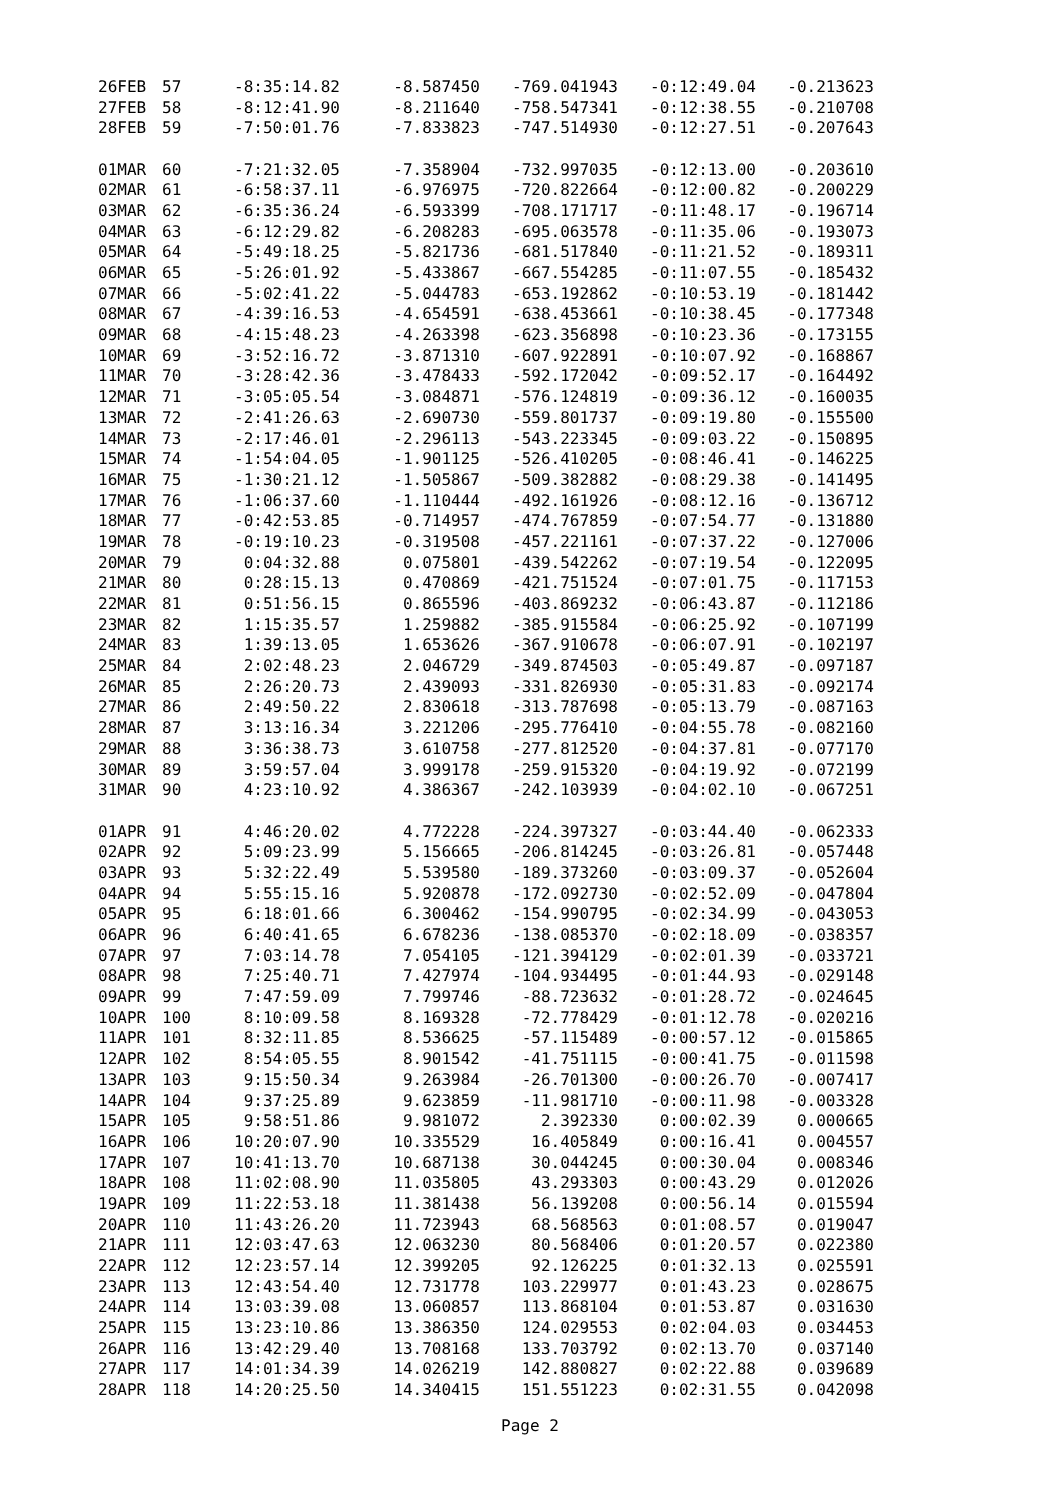| 26FEB | 57 | -8:35:14.82 | -8.587450 | -769.041943 | -0:12:49.04 | -0.213623 |
| 27FEB | 58 | -8:12:41.90 | -8.211640 | -758.547341 | -0:12:38.55 | -0.210708 |
| 28FEB | 59 | -7:50:01.76 | -7.833823 | -747.514930 | -0:12:27.51 | -0.207643 |
| 01MAR | 60 | -7:21:32.05 | -7.358904 | -732.997035 | -0:12:13.00 | -0.203610 |
| 02MAR | 61 | -6:58:37.11 | -6.976975 | -720.822664 | -0:12:00.82 | -0.200229 |
| 03MAR | 62 | -6:35:36.24 | -6.593399 | -708.171717 | -0:11:48.17 | -0.196714 |
| 04MAR | 63 | -6:12:29.82 | -6.208283 | -695.063578 | -0:11:35.06 | -0.193073 |
| 05MAR | 64 | -5:49:18.25 | -5.821736 | -681.517840 | -0:11:21.52 | -0.189311 |
| 06MAR | 65 | -5:26:01.92 | -5.433867 | -667.554285 | -0:11:07.55 | -0.185432 |
| 07MAR | 66 | -5:02:41.22 | -5.044783 | -653.192862 | -0:10:53.19 | -0.181442 |
| 08MAR | 67 | -4:39:16.53 | -4.654591 | -638.453661 | -0:10:38.45 | -0.177348 |
| 09MAR | 68 | -4:15:48.23 | -4.263398 | -623.356898 | -0:10:23.36 | -0.173155 |
| 10MAR | 69 | -3:52:16.72 | -3.871310 | -607.922891 | -0:10:07.92 | -0.168867 |
| 11MAR | 70 | -3:28:42.36 | -3.478433 | -592.172042 | -0:09:52.17 | -0.164492 |
| 12MAR | 71 | -3:05:05.54 | -3.084871 | -576.124819 | -0:09:36.12 | -0.160035 |
| 13MAR | 72 | -2:41:26.63 | -2.690730 | -559.801737 | -0:09:19.80 | -0.155500 |
| 14MAR | 73 | -2:17:46.01 | -2.296113 | -543.223345 | -0:09:03.22 | -0.150895 |
| 15MAR | 74 | -1:54:04.05 | -1.901125 | -526.410205 | -0:08:46.41 | -0.146225 |
| 16MAR | 75 | -1:30:21.12 | -1.505867 | -509.382882 | -0:08:29.38 | -0.141495 |
| 17MAR | 76 | -1:06:37.60 | -1.110444 | -492.161926 | -0:08:12.16 | -0.136712 |
| 18MAR | 77 | -0:42:53.85 | -0.714957 | -474.767859 | -0:07:54.77 | -0.131880 |
| 19MAR | 78 | -0:19:10.23 | -0.319508 | -457.221161 | -0:07:37.22 | -0.127006 |
| 20MAR | 79 | 0:04:32.88 | 0.075801 | -439.542262 | -0:07:19.54 | -0.122095 |
| 21MAR | 80 | 0:28:15.13 | 0.470869 | -421.751524 | -0:07:01.75 | -0.117153 |
| 22MAR | 81 | 0:51:56.15 | 0.865596 | -403.869232 | -0:06:43.87 | -0.112186 |
| 23MAR | 82 | 1:15:35.57 | 1.259882 | -385.915584 | -0:06:25.92 | -0.107199 |
| 24MAR | 83 | 1:39:13.05 | 1.653626 | -367.910678 | -0:06:07.91 | -0.102197 |
| 25MAR | 84 | 2:02:48.23 | 2.046729 | -349.874503 | -0:05:49.87 | -0.097187 |
| 26MAR | 85 | 2:26:20.73 | 2.439093 | -331.826930 | -0:05:31.83 | -0.092174 |
| 27MAR | 86 | 2:49:50.22 | 2.830618 | -313.787698 | -0:05:13.79 | -0.087163 |
| 28MAR | 87 | 3:13:16.34 | 3.221206 | -295.776410 | -0:04:55.78 | -0.082160 |
| 29MAR | 88 | 3:36:38.73 | 3.610758 | -277.812520 | -0:04:37.81 | -0.077170 |
| 30MAR | 89 | 3:59:57.04 | 3.999178 | -259.915320 | -0:04:19.92 | -0.072199 |
| 31MAR | 90 | 4:23:10.92 | 4.386367 | -242.103939 | -0:04:02.10 | -0.067251 |
| 01APR | 91 | 4:46:20.02 | 4.772228 | -224.397327 | -0:03:44.40 | -0.062333 |
| 02APR | 92 | 5:09:23.99 | 5.156665 | -206.814245 | -0:03:26.81 | -0.057448 |
| 03APR | 93 | 5:32:22.49 | 5.539580 | -189.373260 | -0:03:09.37 | -0.052604 |
| 04APR | 94 | 5:55:15.16 | 5.920878 | -172.092730 | -0:02:52.09 | -0.047804 |
| 05APR | 95 | 6:18:01.66 | 6.300462 | -154.990795 | -0:02:34.99 | -0.043053 |
| 06APR | 96 | 6:40:41.65 | 6.678236 | -138.085370 | -0:02:18.09 | -0.038357 |
| 07APR | 97 | 7:03:14.78 | 7.054105 | -121.394129 | -0:02:01.39 | -0.033721 |
| 08APR | 98 | 7:25:40.71 | 7.427974 | -104.934495 | -0:01:44.93 | -0.029148 |
| 09APR | 99 | 7:47:59.09 | 7.799746 | -88.723632 | -0:01:28.72 | -0.024645 |
| 10APR | 100 | 8:10:09.58 | 8.169328 | -72.778429 | -0:01:12.78 | -0.020216 |
| 11APR | 101 | 8:32:11.85 | 8.536625 | -57.115489 | -0:00:57.12 | -0.015865 |
| 12APR | 102 | 8:54:05.55 | 8.901542 | -41.751115 | -0:00:41.75 | -0.011598 |
| 13APR | 103 | 9:15:50.34 | 9.263984 | -26.701300 | -0:00:26.70 | -0.007417 |
| 14APR | 104 | 9:37:25.89 | 9.623859 | -11.981710 | -0:00:11.98 | -0.003328 |
| 15APR | 105 | 9:58:51.86 | 9.981072 | 2.392330 | 0:00:02.39 | 0.000665 |
| 16APR | 106 | 10:20:07.90 | 10.335529 | 16.405849 | 0:00:16.41 | 0.004557 |
| 17APR | 107 | 10:41:13.70 | 10.687138 | 30.044245 | 0:00:30.04 | 0.008346 |
| 18APR | 108 | 11:02:08.90 | 11.035805 | 43.293303 | 0:00:43.29 | 0.012026 |
| 19APR | 109 | 11:22:53.18 | 11.381438 | 56.139208 | 0:00:56.14 | 0.015594 |
| 20APR | 110 | 11:43:26.20 | 11.723943 | 68.568563 | 0:01:08.57 | 0.019047 |
| 21APR | 111 | 12:03:47.63 | 12.063230 | 80.568406 | 0:01:20.57 | 0.022380 |
| 22APR | 112 | 12:23:57.14 | 12.399205 | 92.126225 | 0:01:32.13 | 0.025591 |
| 23APR | 113 | 12:43:54.40 | 12.731778 | 103.229977 | 0:01:43.23 | 0.028675 |
| 24APR | 114 | 13:03:39.08 | 13.060857 | 113.868104 | 0:01:53.87 | 0.031630 |
| 25APR | 115 | 13:23:10.86 | 13.386350 | 124.029553 | 0:02:04.03 | 0.034453 |
| 26APR | 116 | 13:42:29.40 | 13.708168 | 133.703792 | 0:02:13.70 | 0.037140 |
| 27APR | 117 | 14:01:34.39 | 14.026219 | 142.880827 | 0:02:22.88 | 0.039689 |
| 28APR | 118 | 14:20:25.50 | 14.340415 | 151.551223 | 0:02:31.55 | 0.042098 |
Page 2